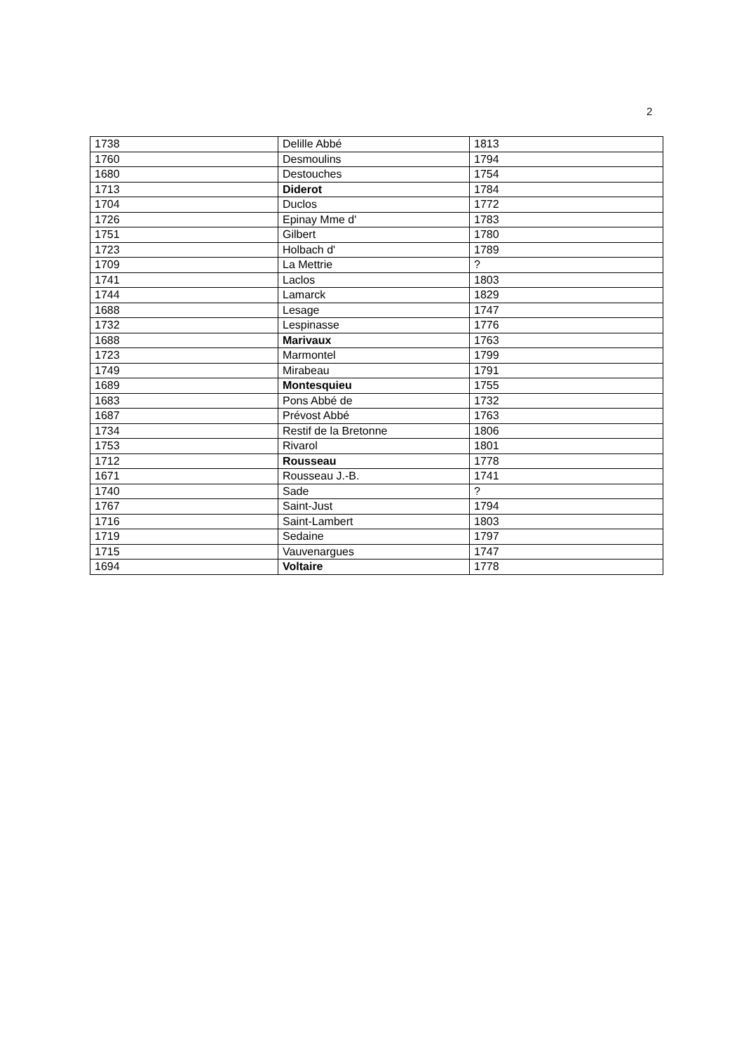2
| 1738 | Delille Abbé | 1813 |
| 1760 | Desmoulins | 1794 |
| 1680 | Destouches | 1754 |
| 1713 | Diderot | 1784 |
| 1704 | Duclos | 1772 |
| 1726 | Epinay Mme d' | 1783 |
| 1751 | Gilbert | 1780 |
| 1723 | Holbach d' | 1789 |
| 1709 | La Mettrie | ? |
| 1741 | Laclos | 1803 |
| 1744 | Lamarck | 1829 |
| 1688 | Lesage | 1747 |
| 1732 | Lespinasse | 1776 |
| 1688 | Marivaux | 1763 |
| 1723 | Marmontel | 1799 |
| 1749 | Mirabeau | 1791 |
| 1689 | Montesquieu | 1755 |
| 1683 | Pons Abbé de | 1732 |
| 1687 | Prévost Abbé | 1763 |
| 1734 | Restif de la Bretonne | 1806 |
| 1753 | Rivarol | 1801 |
| 1712 | Rousseau | 1778 |
| 1671 | Rousseau J.-B. | 1741 |
| 1740 | Sade | ? |
| 1767 | Saint-Just | 1794 |
| 1716 | Saint-Lambert | 1803 |
| 1719 | Sedaine | 1797 |
| 1715 | Vauvenargues | 1747 |
| 1694 | Voltaire | 1778 |